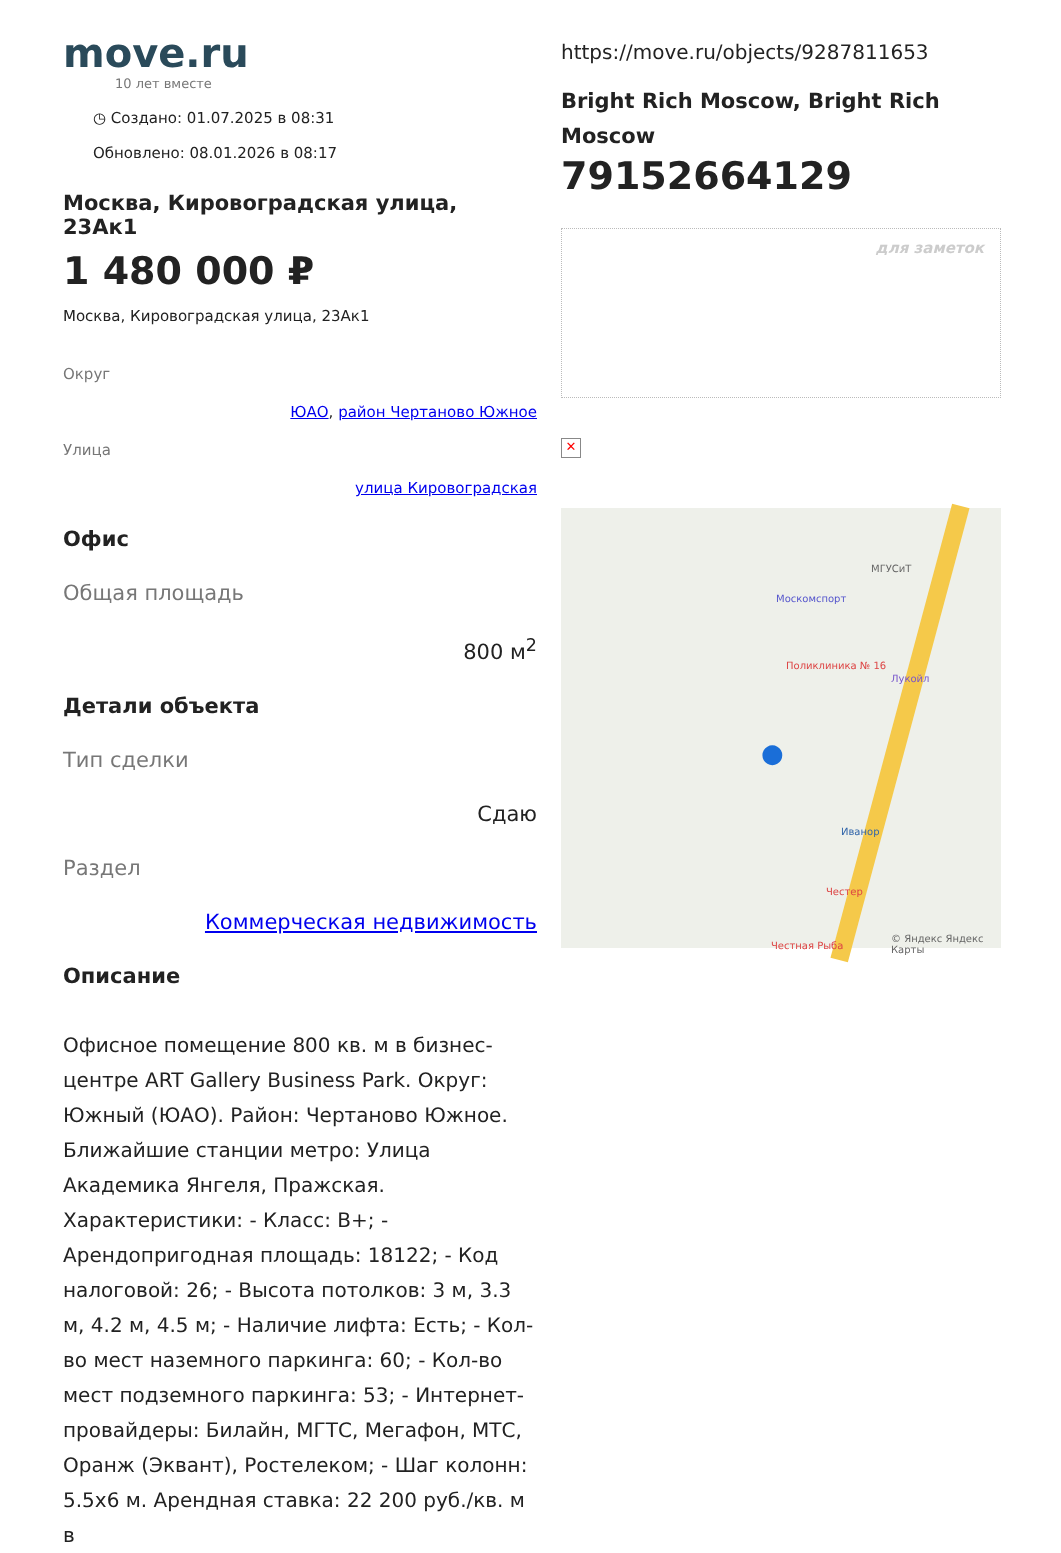move.ru
10 лет вместе
◷ Создано: 01.07.2025 в 08:31
Обновлено: 08.01.2026 в 08:17
Москва, Кировоградская улица, 23Ак1
1 480 000 ₽
Москва, Кировоградская улица, 23Ак1
Округ
ЮАО, район Чертаново Южное
Улица
улица Кировоградская
Офис
Общая площадь
800 м<sup>2</sup>
Детали объекта
Тип сделки
Сдаю
Раздел
Коммерческая недвижимость
Описание
Офисное помещение 800 кв. м в бизнес-центре ART Gallery Business Park. Округ: Южный (ЮАО). Район: Чертаново Южное. Ближайшие станции метро: Улица Академика Янгеля, Пражская. Характеристики: - Класс: B+; - Арендопригодная площадь: 18122; - Код налоговой: 26; - Высота потолков: 3 м, 3.3 м, 4.2 м, 4.5 м; - Наличие лифта: Есть; - Кол-во мест наземного паркинга: 60; - Кол-во мест подземного паркинга: 53; - Интернет-провайдеры: Билайн, МГТС, Мегафон, МТС, Оранж (Эквант), Ростелеком; - Шаг колонн: 5.5x6 м. Арендная ставка: 22 200 руб./кв. м в
https://move.ru/objects/9287811653
Bright Rich Moscow, Bright Rich Moscow
79152664129
для заметок
✕
МГУСиТ
Москомспорт
Поликлиника № 16
Лукойл
Иванор
Честер
Честная Рыба
© Яндекс Яндекс Карты
●